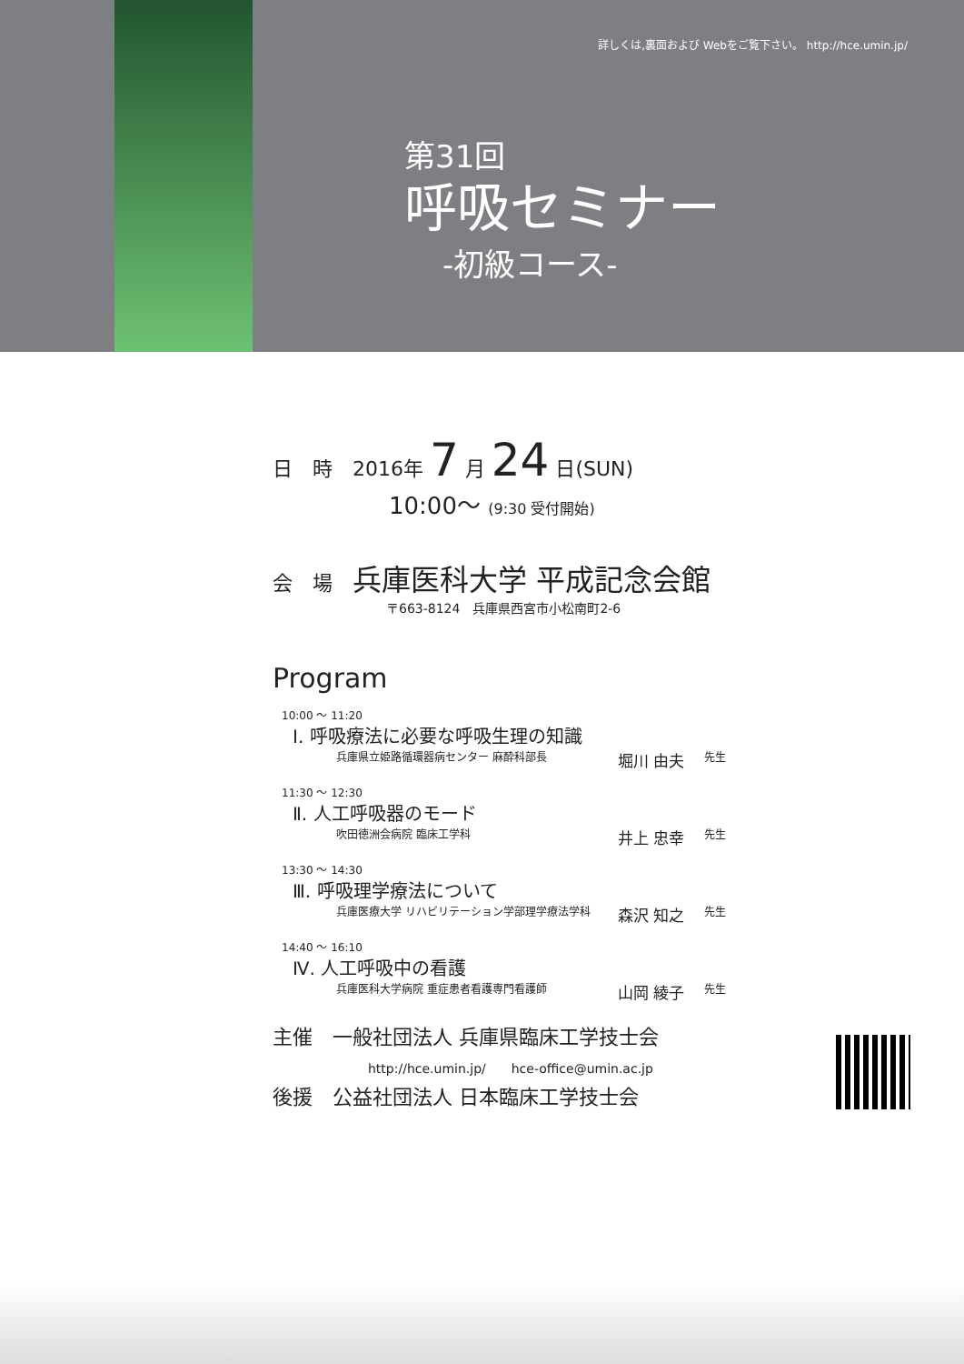詳しくは,裏面および Webをご覧下さい。 http://hce.umin.jp/
第31回
呼吸セミナー
-初級コース-
日　時　2016年 7 月 24 日(SUN)
10:00～ (9:30 受付開始)
会　場　兵庫医科大学 平成記念会館
〒663-8124　兵庫県西宮市小松南町2-6
Program
10:00 ～ 11:20
Ⅰ. 呼吸療法に必要な呼吸生理の知識
兵庫県立姫路循環器病センター 麻酔科部長 堀川 由夫 先生
11:30 ～ 12:30
Ⅱ. 人工呼吸器のモード
吹田徳洲会病院 臨床工学科 井上 忠幸 先生
13:30 ～ 14:30
Ⅲ. 呼吸理学療法について
兵庫医療大学 リハビリテーション学部理学療法学科 森沢 知之 先生
14:40 ～ 16:10
Ⅳ. 人工呼吸中の看護
兵庫医科大学病院 重症患者看護専門看護師 山岡 綾子 先生
主催　一般社団法人 兵庫県臨床工学技士会
http://hce.umin.jp/　　hce-office@umin.ac.jp
後援　公益社団法人 日本臨床工学技士会